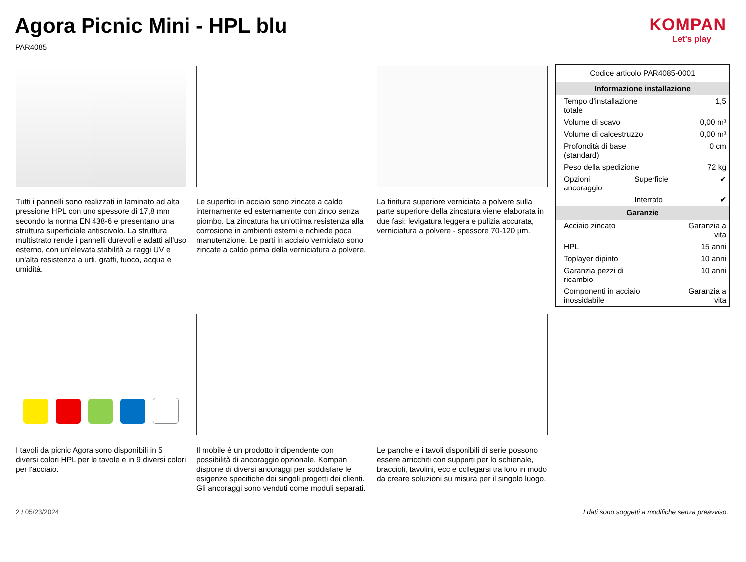Agora Picnic Mini - HPL blu
PAR4085
KOMPAN
Let's play
Tutti i pannelli sono realizzati in laminato ad alta pressione HPL con uno spessore di 17,8 mm secondo la norma EN 438-6 e presentano una struttura superficiale antiscivolo. La struttura multistrato rende i pannelli durevoli e adatti all'uso esterno, con un'elevata stabilità ai raggi UV e un'alta resistenza a urti, graffi, fuoco, acqua e umidità.
Le superfici in acciaio sono zincate a caldo internamente ed esternamente con zinco senza piombo. La zincatura ha un'ottima resistenza alla corrosione in ambienti esterni e richiede poca manutenzione. Le parti in acciaio verniciato sono zincate a caldo prima della verniciatura a polvere.
La finitura superiore verniciata a polvere sulla parte superiore della zincatura viene elaborata in due fasi: levigatura leggera e pulizia accurata, verniciatura a polvere - spessore 70-120 µm.
I tavoli da picnic Agora sono disponibili in 5 diversi colori HPL per le tavole e in 9 diversi colori per l'acciaio.
Il mobile è un prodotto indipendente con possibilità di ancoraggio opzionale. Kompan dispone di diversi ancoraggi per soddisfare le esigenze specifiche dei singoli progetti dei clienti. Gli ancoraggi sono venduti come moduli separati.
Le panche e i tavoli disponibili di serie possono essere arricchiti con supporti per lo schienale, braccioli, tavolini, ecc e collegarsi tra loro in modo da creare soluzioni su misura per il singolo luogo.
| Codice articolo PAR4085-0001 | | |
| Informazione installazione | | |
| Tempo d'installazione totale | | 1,5 |
| Volume di scavo | | 0,00 m³ |
| Volume di calcestruzzo | | 0,00 m³ |
| Profondità di base (standard) | | 0 cm |
| Peso della spedizione | | 72 kg |
| Opzioni ancoraggio | Superficie | ✔ |
| | Interrato | ✔ |
| Garanzie | | |
| Acciaio zincato | | Garanzia a vita |
| HPL | | 15 anni |
| Toplayer dipinto | | 10 anni |
| Garanzia pezzi di ricambio | | 10 anni |
| Componenti in acciaio inossidabile | | Garanzia a vita |
2 / 05/23/2024
I dati sono soggetti a modifiche senza preavviso.